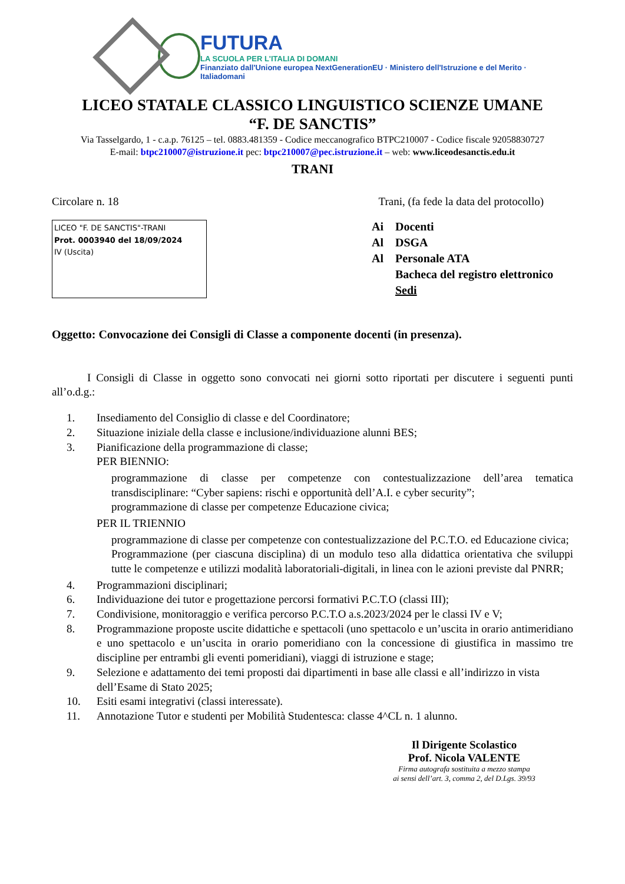FUTURA
LA SCUOLA PER L'ITALIA DI DOMANI
Finanziato dall'Unione europea NextGenerationEU · Ministero dell'Istruzione e del Merito · Italiadomani
LICEO STATALE CLASSICO LINGUISTICO SCIENZE UMANE
“F. DE SANCTIS”
Via Tasselgardo, 1 - c.a.p. 76125 – tel. 0883.481359 - Codice meccanografico BTPC210007 - Codice fiscale 92058830727
E-mail: btpc210007@istruzione.it pec: btpc210007@pec.istruzione.it – web: www.liceodesanctis.edu.it
TRANI
Circolare n. 18 Trani, (fa fede la data del protocollo)
LICEO "F. DE SANCTIS"-TRANI
Prot. 0003940 del 18/09/2024
IV (Uscita)
Ai Docenti
Al DSGA
Al Personale ATA
Bacheca del registro elettronico
Sedi
Oggetto: Convocazione dei Consigli di Classe a componente docenti (in presenza).
I Consigli di Classe in oggetto sono convocati nei giorni sotto riportati per discutere i seguenti punti all’o.d.g.:
1. Insediamento del Consiglio di classe e del Coordinatore;
2. Situazione iniziale della classe e inclusione/individuazione alunni BES;
3. Pianificazione della programmazione di classe;
PER BIENNIO:
programmazione di classe per competenze con contestualizzazione dell’area tematica transdisciplinare: “Cyber sapiens: rischi e opportunità dell’A.I. e cyber security”;
programmazione di classe per competenze Educazione civica;
PER IL TRIENNIO
programmazione di classe per competenze con contestualizzazione del P.C.T.O. ed Educazione civica;
Programmazione (per ciascuna disciplina) di un modulo teso alla didattica orientativa che sviluppi tutte le competenze e utilizzi modalità laboratoriali-digitali, in linea con le azioni previste dal PNRR;
4. Programmazioni disciplinari;
6. Individuazione dei tutor e progettazione percorsi formativi P.C.T.O (classi III);
7. Condivisione, monitoraggio e verifica percorso P.C.T.O a.s.2023/2024 per le classi IV e V;
8. Programmazione proposte uscite didattiche e spettacoli (uno spettacolo e un’uscita in orario antimeridiano e uno spettacolo e un’uscita in orario pomeridiano con la concessione di giustifica in massimo tre discipline per entrambi gli eventi pomeridiani), viaggi di istruzione e stage;
9. Selezione e adattamento dei temi proposti dai dipartimenti in base alle classi e all’indirizzo in vista dell’Esame di Stato 2025;
10. Esiti esami integrativi (classi interessate).
11. Annotazione Tutor e studenti per Mobilità Studentesca: classe 4^CL n. 1 alunno.
Il Dirigente Scolastico
Prof. Nicola VALENTE
Firma autografa sostituita a mezzo stampa
ai sensi dell’art. 3, comma 2, del D.Lgs. 39/93